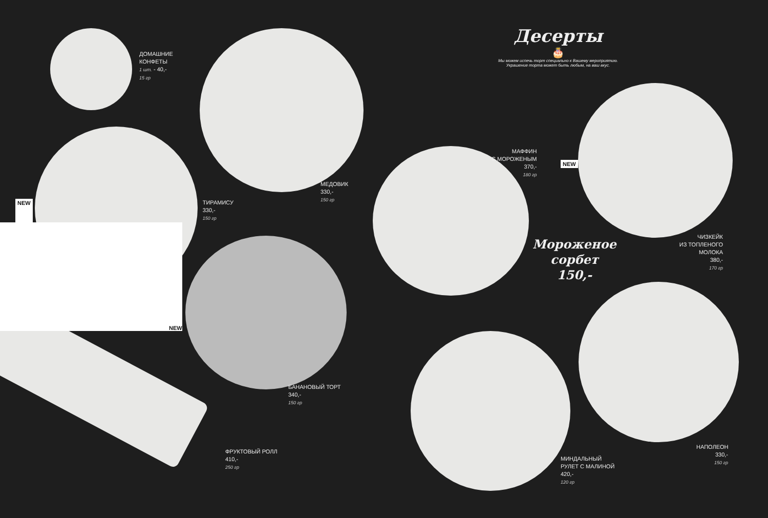ДОМАШНИЕ
КОНФЕТЫ
1 шт. - 40,-
15 гр
МЕДОВИК
330,-
150 гр
NEW ТИРАМИСУ
330,-
150 гр
NEW
БАНАНОВЫЙ ТОРТ
340,-
150 гр
ФРУКТОВЫЙ РОЛЛ
410,-
250 гр
Десерты
🎂
Мы можем испечь торт специально к Вашему мероприятию.
Украшение торта может быть любым, на ваш вкус.
МАФФИН
С МОРОЖЕНЫМ
370,-
180 гр
NEW
Мороженое
сорбет
150,-
ЧИЗКЕЙК
ИЗ ТОПЛЕНОГО МОЛОКА
380,-
170 гр
МИНДАЛЬНЫЙ
РУЛЕТ С МАЛИНОЙ
420,-
120 гр
НАПОЛЕОН
330,-
150 гр